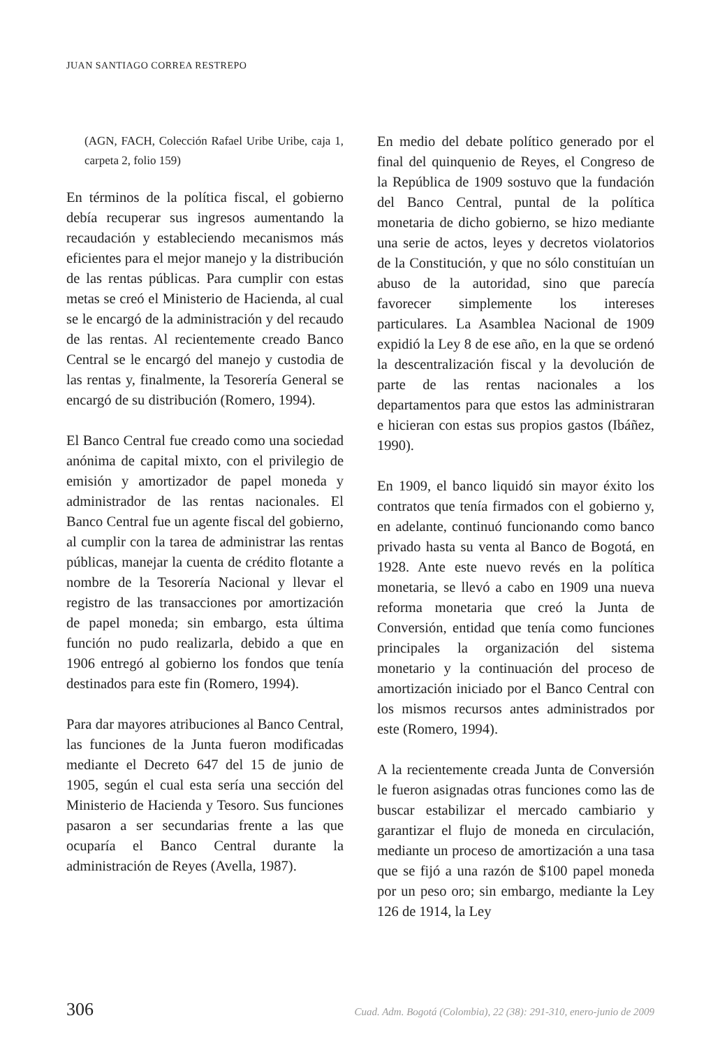JUAN SANTIAGO CORREA RESTREPO
(AGN, FACH, Colección Rafael Uribe Uribe, caja 1, carpeta 2, folio 159)
En términos de la política fiscal, el gobierno debía recuperar sus ingresos aumentando la recaudación y estableciendo mecanismos más eficientes para el mejor manejo y la distribución de las rentas públicas. Para cumplir con estas metas se creó el Ministerio de Hacienda, al cual se le encargó de la administración y del recaudo de las rentas. Al recientemente creado Banco Central se le encargó del manejo y custodia de las rentas y, finalmente, la Tesorería General se encargó de su distribución (Romero, 1994).
El Banco Central fue creado como una sociedad anónima de capital mixto, con el privilegio de emisión y amortizador de papel moneda y administrador de las rentas nacionales. El Banco Central fue un agente fiscal del gobierno, al cumplir con la tarea de administrar las rentas públicas, manejar la cuenta de crédito flotante a nombre de la Tesorería Nacional y llevar el registro de las transacciones por amortización de papel moneda; sin embargo, esta última función no pudo realizarla, debido a que en 1906 entregó al gobierno los fondos que tenía destinados para este fin (Romero, 1994).
Para dar mayores atribuciones al Banco Central, las funciones de la Junta fueron modificadas mediante el Decreto 647 del 15 de junio de 1905, según el cual esta sería una sección del Ministerio de Hacienda y Tesoro. Sus funciones pasaron a ser secundarias frente a las que ocuparía el Banco Central durante la administración de Reyes (Avella, 1987).
En medio del debate político generado por el final del quinquenio de Reyes, el Congreso de la República de 1909 sostuvo que la fundación del Banco Central, puntal de la política monetaria de dicho gobierno, se hizo mediante una serie de actos, leyes y decretos violatorios de la Constitución, y que no sólo constituían un abuso de la autoridad, sino que parecía favorecer simplemente los intereses particulares. La Asamblea Nacional de 1909 expidió la Ley 8 de ese año, en la que se ordenó la descentralización fiscal y la devolución de parte de las rentas nacionales a los departamentos para que estos las administraran e hicieran con estas sus propios gastos (Ibáñez, 1990).
En 1909, el banco liquidó sin mayor éxito los contratos que tenía firmados con el gobierno y, en adelante, continuó funcionando como banco privado hasta su venta al Banco de Bogotá, en 1928. Ante este nuevo revés en la política monetaria, se llevó a cabo en 1909 una nueva reforma monetaria que creó la Junta de Conversión, entidad que tenía como funciones principales la organización del sistema monetario y la continuación del proceso de amortización iniciado por el Banco Central con los mismos recursos antes administrados por este (Romero, 1994).
A la recientemente creada Junta de Conversión le fueron asignadas otras funciones como las de buscar estabilizar el mercado cambiario y garantizar el flujo de moneda en circulación, mediante un proceso de amortización a una tasa que se fijó a una razón de $100 papel moneda por un peso oro; sin embargo, mediante la Ley 126 de 1914, la Ley
306 Cuad. Adm. Bogotá (Colombia), 22 (38): 291-310, enero-junio de 2009